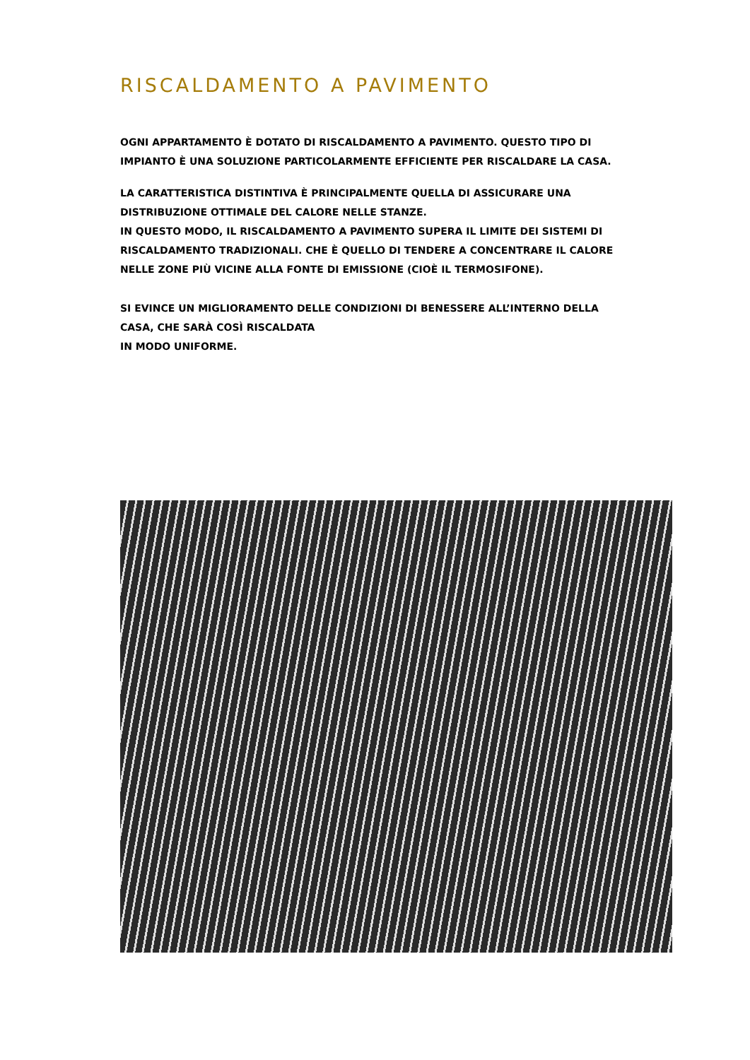RISCALDAMENTO A PAVIMENTO
OGNI APPARTAMENTO È DOTATO DI RISCALDAMENTO A PAVIMENTO. QUESTO TIPO DI IMPIANTO È UNA SOLUZIONE PARTICOLARMENTE EFFICIENTE PER RISCALDARE LA CASA.
LA CARATTERISTICA DISTINTIVA È PRINCIPALMENTE QUELLA DI ASSICURARE UNA DISTRIBUZIONE OTTIMALE DEL CALORE NELLE STANZE.
IN QUESTO MODO, IL RISCALDAMENTO A PAVIMENTO SUPERA IL LIMITE DEI SISTEMI DI RISCALDAMENTO TRADIZIONALI. CHE È QUELLO DI TENDERE A CONCENTRARE IL CALORE NELLE ZONE PIÙ VICINE ALLA FONTE DI EMISSIONE (CIOÈ IL TERMOSIFONE).
SI EVINCE UN MIGLIORAMENTO DELLE CONDIZIONI DI BENESSERE ALL’INTERNO DELLA CASA, CHE SARÀ COSÌ RISCALDATA
IN MODO UNIFORME.